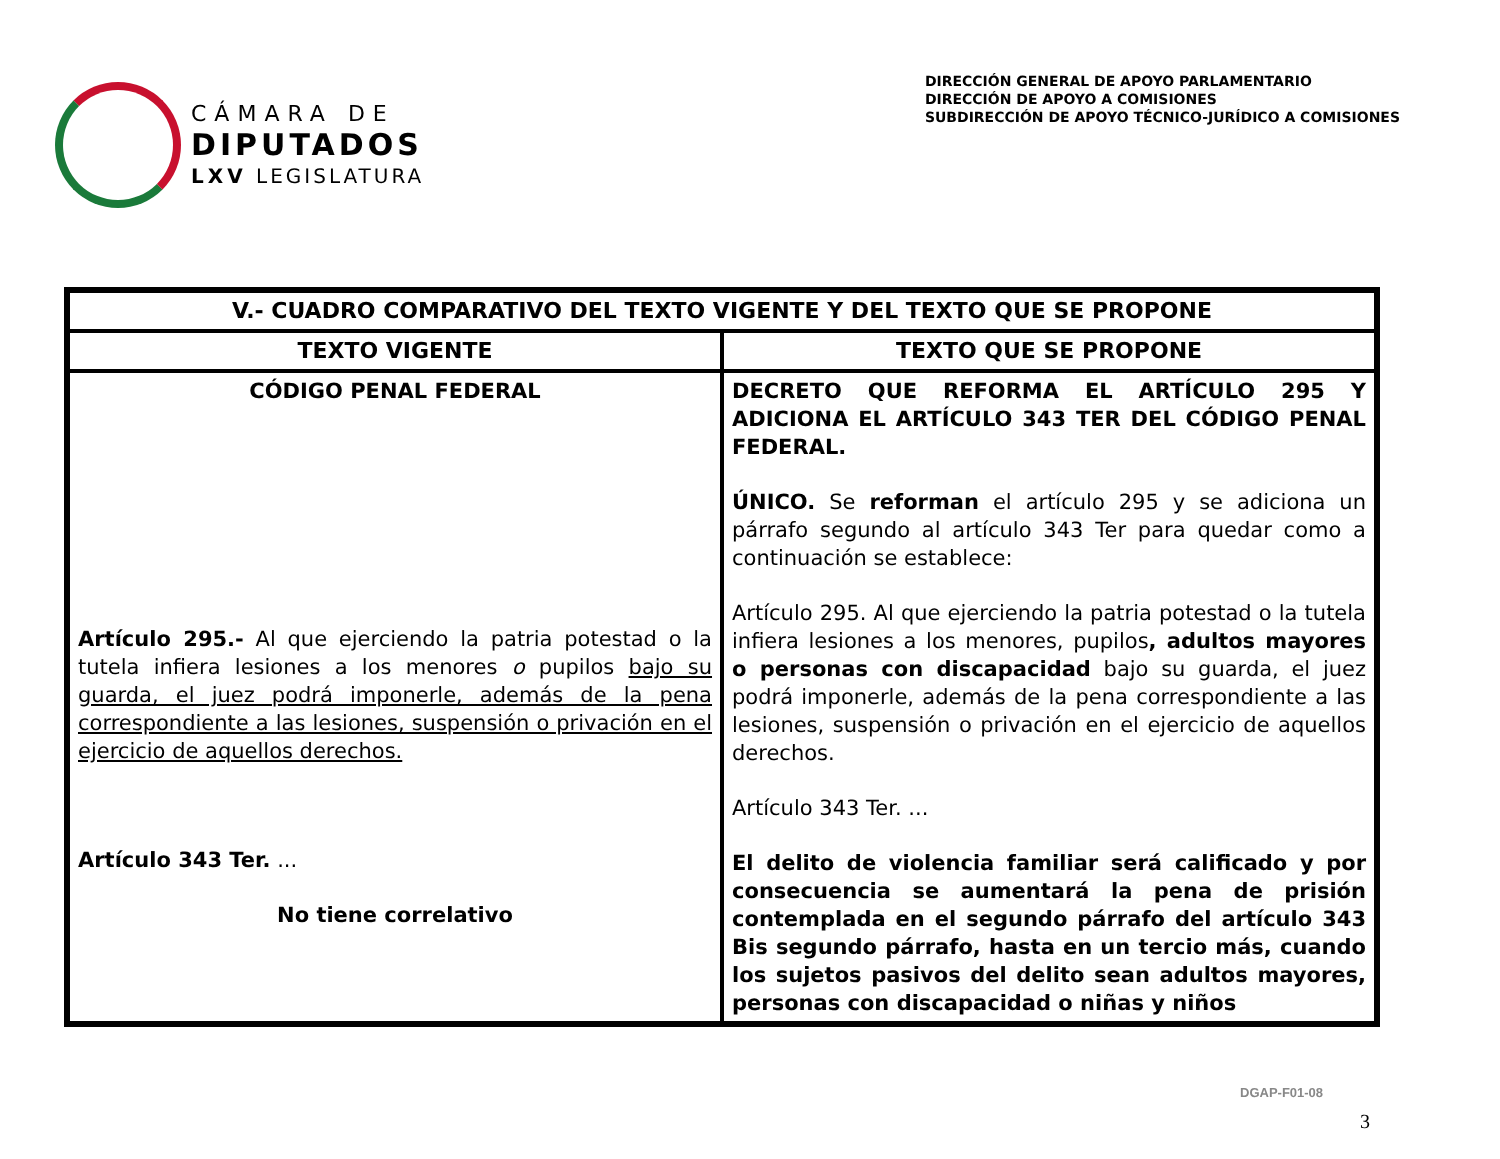CÁMARA DE
DIPUTADOS
LXV LEGISLATURA
DIRECCIÓN GENERAL DE APOYO PARLAMENTARIO
DIRECCIÓN DE APOYO A COMISIONES
SUBDIRECCIÓN DE APOYO TÉCNICO-JURÍDICO A COMISIONES
| V.- CUADRO COMPARATIVO DEL TEXTO VIGENTE Y DEL TEXTO QUE SE PROPONE | |
| --- | --- |
| TEXTO VIGENTE | TEXTO QUE SE PROPONE |
| CÓDIGO PENAL FEDERAL Artículo 295.- Al que ejerciendo la patria potestad o la tutela infiera lesiones a los menores o pupilos bajo su guarda, el juez podrá imponerle, además de la pena correspondiente a las lesiones, suspensión o privación en el ejercicio de aquellos derechos. Artículo 343 Ter. ... No tiene correlativo | DECRETO QUE REFORMA EL ARTÍCULO 295 Y ADICIONA EL ARTÍCULO 343 TER DEL CÓDIGO PENAL FEDERAL. ÚNICO. Se reforman el artículo 295 y se adiciona un párrafo segundo al artículo 343 Ter para quedar como a continuación se establece: Artículo 295. Al que ejerciendo la patria potestad o la tutela infiera lesiones a los menores, pupilos , adultos mayores o personas con discapacidad bajo su guarda, el juez podrá imponerle, además de la pena correspondiente a las lesiones, suspensión o privación en el ejercicio de aquellos derechos. Artículo 343 Ter. ... El delito de violencia familiar será calificado y por consecuencia se aumentará la pena de prisión contemplada en el segundo párrafo del artículo 343 Bis segundo párrafo, hasta en un tercio más, cuando los sujetos pasivos del delito sean adultos mayores, personas con discapacidad o niñas y niños |
DGAP-F01-08
3